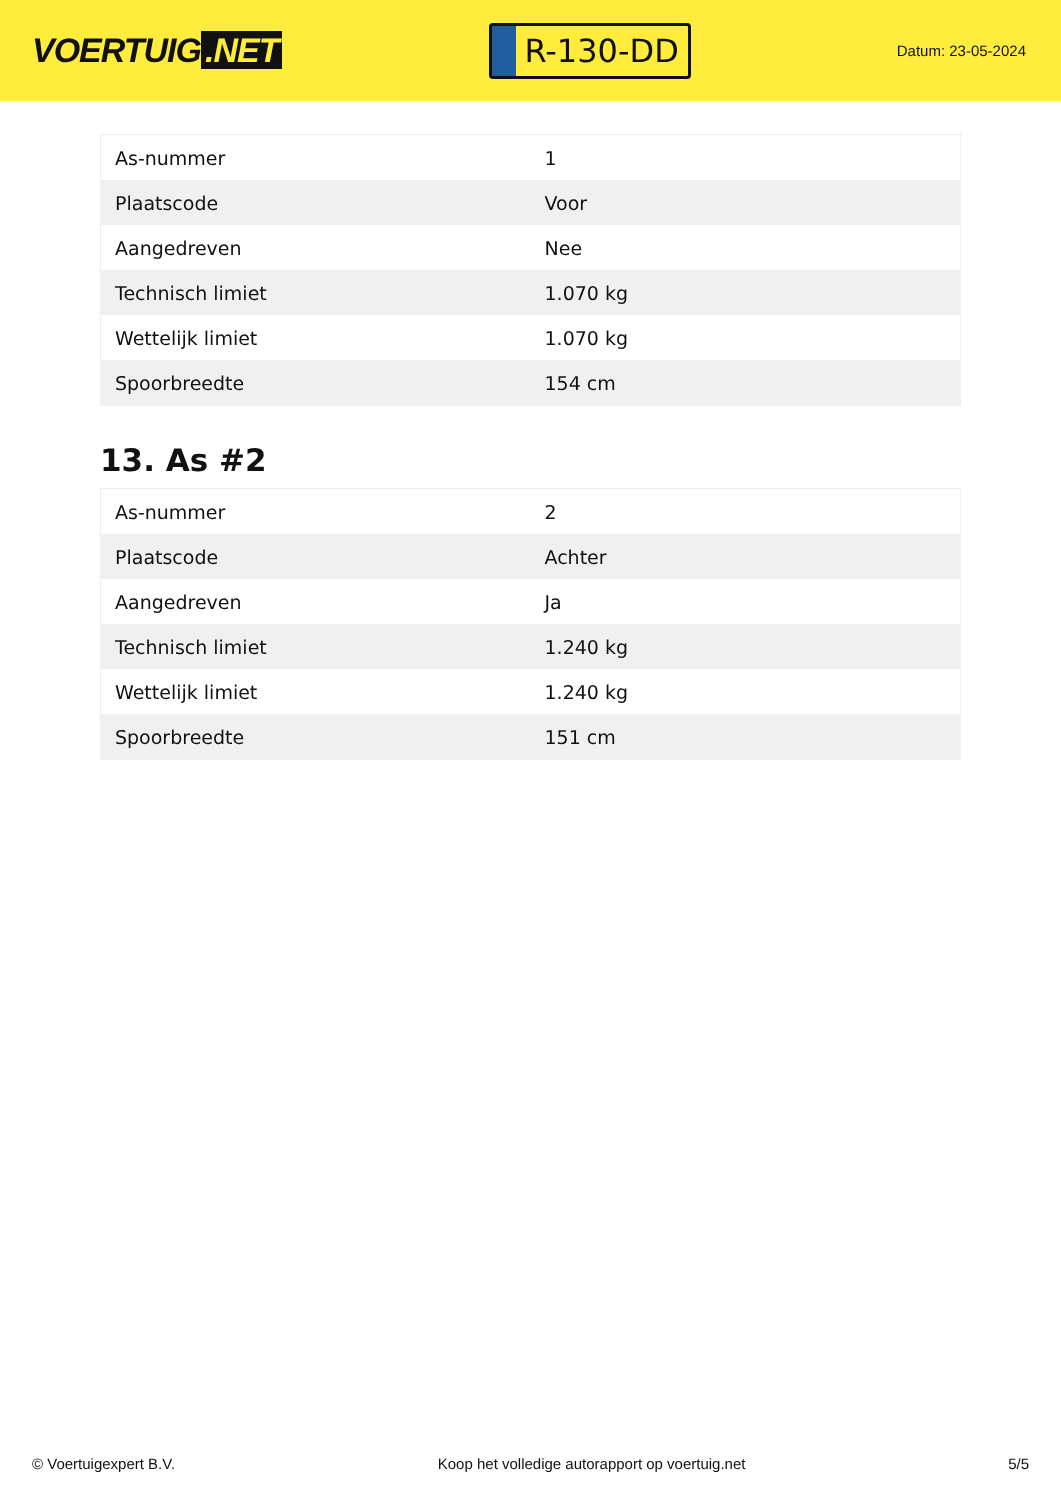VOERTUIG.NET
R-130-DD
Datum: 23-05-2024
| As-nummer | 1 |
| Plaatscode | Voor |
| Aangedreven | Nee |
| Technisch limiet | 1.070 kg |
| Wettelijk limiet | 1.070 kg |
| Spoorbreedte | 154 cm |
13. As #2
| As-nummer | 2 |
| Plaatscode | Achter |
| Aangedreven | Ja |
| Technisch limiet | 1.240 kg |
| Wettelijk limiet | 1.240 kg |
| Spoorbreedte | 151 cm |
© Voertuigexpert B.V. Koop het volledige autorapport op voertuig.net 5/5